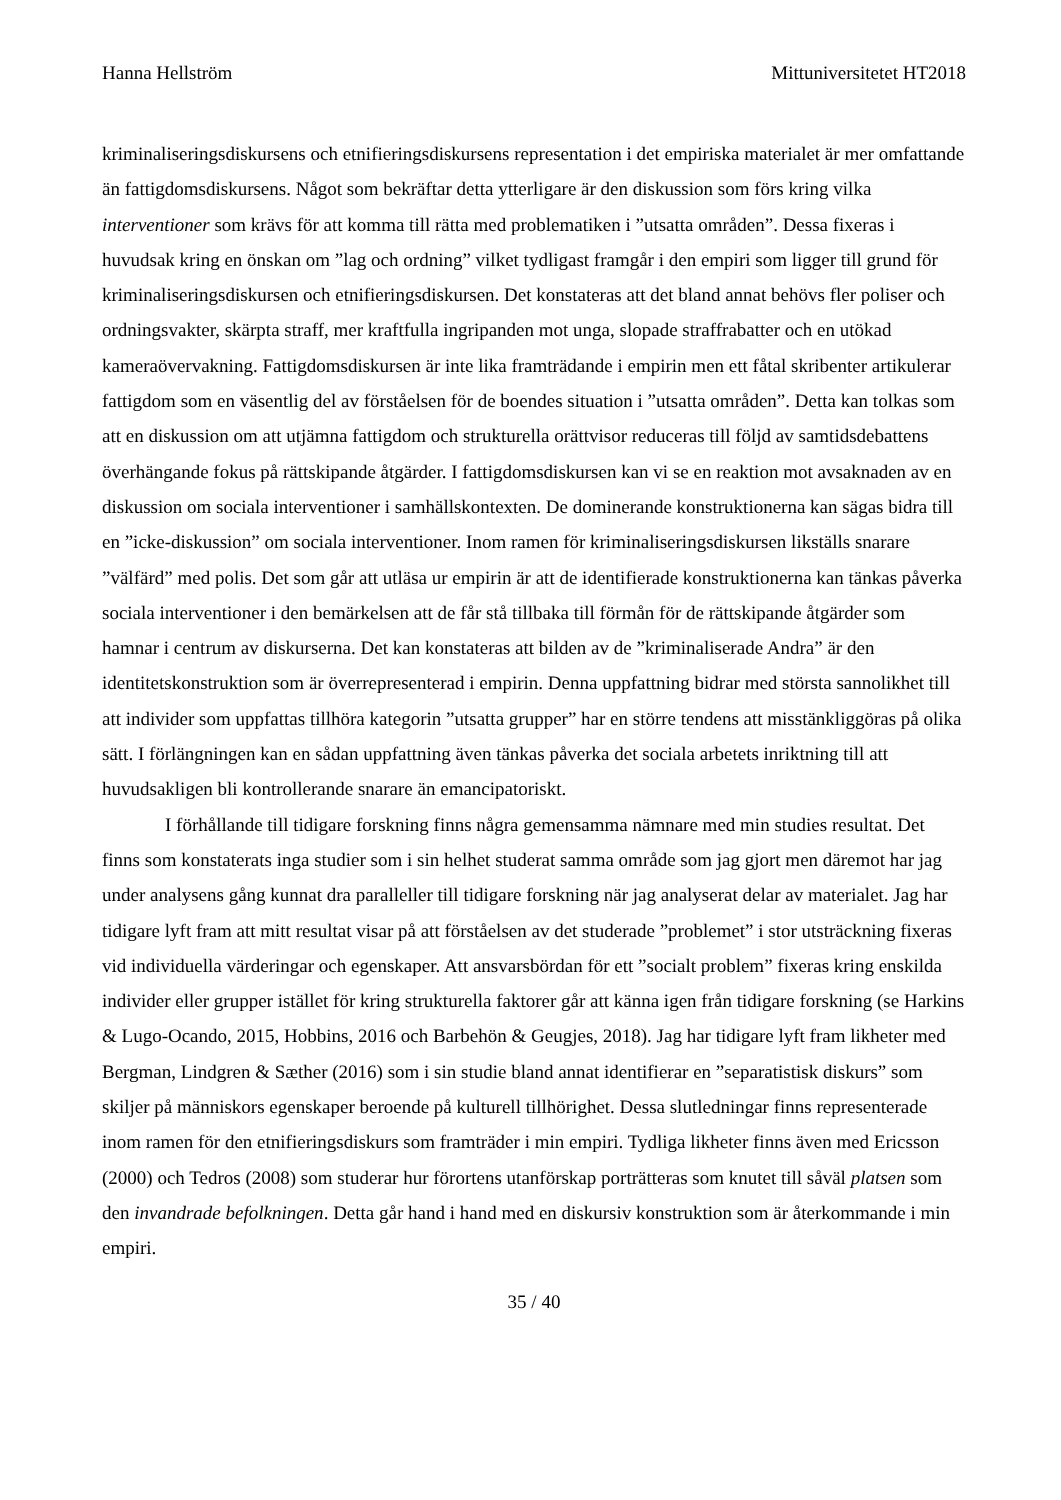Hanna Hellström Mittuniversitetet HT2018
kriminaliseringsdiskursens och etnifieringsdiskursens representation i det empiriska materialet är mer omfattande än fattigdomsdiskursens. Något som bekräftar detta ytterligare är den diskussion som förs kring vilka interventioner som krävs för att komma till rätta med problematiken i ”utsatta områden”. Dessa fixeras i huvudsak kring en önskan om ”lag och ordning” vilket tydligast framgår i den empiri som ligger till grund för kriminaliseringsdiskursen och etnifieringsdiskursen. Det konstateras att det bland annat behövs fler poliser och ordningsvakter, skärpta straff, mer kraftfulla ingripanden mot unga, slopade straffrabatter och en utökad kameraövervakning. Fattigdomsdiskursen är inte lika framträdande i empirin men ett fåtal skribenter artikulerar fattigdom som en väsentlig del av förståelsen för de boendes situation i ”utsatta områden”. Detta kan tolkas som att en diskussion om att utjämna fattigdom och strukturella orättvisor reduceras till följd av samtidsdebattens överhängande fokus på rättskipande åtgärder. I fattigdomsdiskursen kan vi se en reaktion mot avsaknaden av en diskussion om sociala interventioner i samhällskontexten. De dominerande konstruktionerna kan sägas bidra till en ”icke-diskussion” om sociala interventioner. Inom ramen för kriminaliseringsdiskursen likställs snarare ”välfärd” med polis. Det som går att utläsa ur empirin är att de identifierade konstruktionerna kan tänkas påverka sociala interventioner i den bemärkelsen att de får stå tillbaka till förmån för de rättskipande åtgärder som hamnar i centrum av diskurserna. Det kan konstateras att bilden av de ”kriminaliserade Andra” är den identitetskonstruktion som är överrepresenterad i empirin. Denna uppfattning bidrar med största sannolikhet till att individer som uppfattas tillhöra kategorin ”utsatta grupper” har en större tendens att misstänkliggöras på olika sätt. I förlängningen kan en sådan uppfattning även tänkas påverka det sociala arbetets inriktning till att huvudsakligen bli kontrollerande snarare än emancipatoriskt.
I förhållande till tidigare forskning finns några gemensamma nämnare med min studies resultat. Det finns som konstaterats inga studier som i sin helhet studerat samma område som jag gjort men däremot har jag under analysens gång kunnat dra paralleller till tidigare forskning när jag analyserat delar av materialet. Jag har tidigare lyft fram att mitt resultat visar på att förståelsen av det studerade ”problemet” i stor utsträckning fixeras vid individuella värderingar och egenskaper. Att ansvarsbördan för ett ”socialt problem” fixeras kring enskilda individer eller grupper istället för kring strukturella faktorer går att känna igen från tidigare forskning (se Harkins & Lugo-Ocando, 2015, Hobbins, 2016 och Barbehön & Geugjes, 2018). Jag har tidigare lyft fram likheter med Bergman, Lindgren & Sæther (2016) som i sin studie bland annat identifierar en ”separatistisk diskurs” som skiljer på människors egenskaper beroende på kulturell tillhörighet. Dessa slutledningar finns representerade inom ramen för den etnifieringsdiskurs som framträder i min empiri. Tydliga likheter finns även med Ericsson (2000) och Tedros (2008) som studerar hur förortens utanförskap porträtteras som knutet till såväl platsen som den invandrade befolkningen. Detta går hand i hand med en diskursiv konstruktion som är återkommande i min empiri.
35 / 40